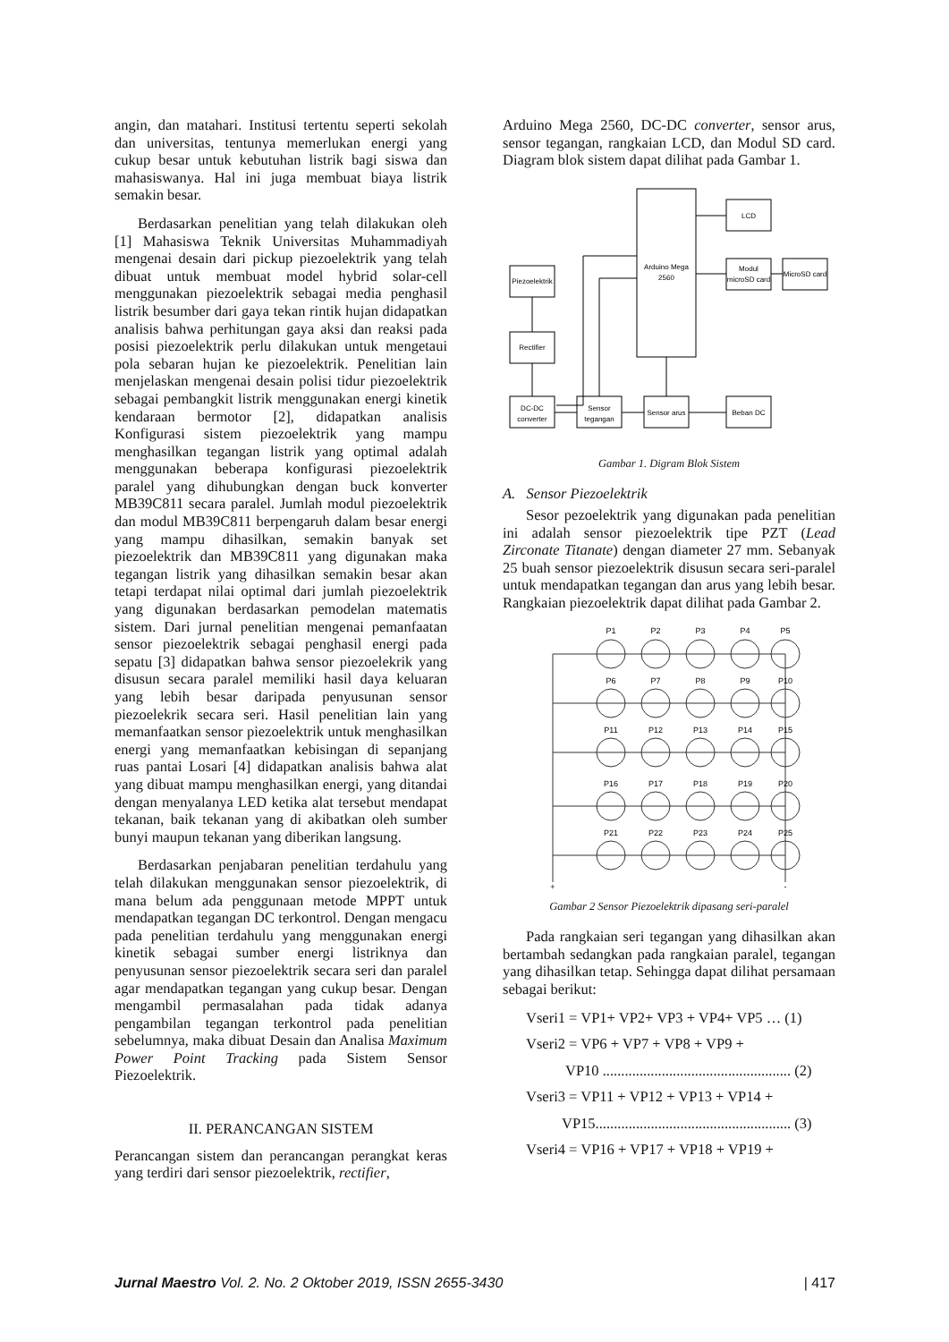angin, dan matahari. Institusi tertentu seperti sekolah dan universitas, tentunya memerlukan energi yang cukup besar untuk kebutuhan listrik bagi siswa dan mahasiswanya. Hal ini juga membuat biaya listrik semakin besar.
Berdasarkan penelitian yang telah dilakukan oleh [1] Mahasiswa Teknik Universitas Muhammadiyah mengenai desain dari pickup piezoelektrik yang telah dibuat untuk membuat model hybrid solar-cell menggunakan piezoelektrik sebagai media penghasil listrik besumber dari gaya tekan rintik hujan didapatkan analisis bahwa perhitungan gaya aksi dan reaksi pada posisi piezoelektrik perlu dilakukan untuk mengetaui pola sebaran hujan ke piezoelektrik. Penelitian lain menjelaskan mengenai desain polisi tidur piezoelektrik sebagai pembangkit listrik menggunakan energi kinetik kendaraan bermotor [2], didapatkan analisis Konfigurasi sistem piezoelektrik yang mampu menghasilkan tegangan listrik yang optimal adalah menggunakan beberapa konfigurasi piezoelektrik paralel yang dihubungkan dengan buck konverter MB39C811 secara paralel. Jumlah modul piezoelektrik dan modul MB39C811 berpengaruh dalam besar energi yang mampu dihasilkan, semakin banyak set piezoelektrik dan MB39C811 yang digunakan maka tegangan listrik yang dihasilkan semakin besar akan tetapi terdapat nilai optimal dari jumlah piezoelektrik yang digunakan berdasarkan pemodelan matematis sistem. Dari jurnal penelitian mengenai pemanfaatan sensor piezoelektrik sebagai penghasil energi pada sepatu [3] didapatkan bahwa sensor piezoelekrik yang disusun secara paralel memiliki hasil daya keluaran yang lebih besar daripada penyusunan sensor piezoelekrik secara seri. Hasil penelitian lain yang memanfaatkan sensor piezoelektrik untuk menghasilkan energi yang memanfaatkan kebisingan di sepanjang ruas pantai Losari [4] didapatkan analisis bahwa alat yang dibuat mampu menghasilkan energi, yang ditandai dengan menyalanya LED ketika alat tersebut mendapat tekanan, baik tekanan yang di akibatkan oleh sumber bunyi maupun tekanan yang diberikan langsung.
Berdasarkan penjabaran penelitian terdahulu yang telah dilakukan menggunakan sensor piezoelektrik, di mana belum ada penggunaan metode MPPT untuk mendapatkan tegangan DC terkontrol. Dengan mengacu pada penelitian terdahulu yang menggunakan energi kinetik sebagai sumber energi listriknya dan penyusunan sensor piezoelektrik secara seri dan paralel agar mendapatkan tegangan yang cukup besar. Dengan mengambil permasalahan pada tidak adanya pengambilan tegangan terkontrol pada penelitian sebelumnya, maka dibuat Desain dan Analisa Maximum Power Point Tracking pada Sistem Sensor Piezoelektrik.
II. PERANCANGAN SISTEM
Perancangan sistem dan perancangan perangkat keras yang terdiri dari sensor piezoelektrik, rectifier,
Arduino Mega 2560, DC-DC converter, sensor arus, sensor tegangan, rangkaian LCD, dan Modul SD card. Diagram blok sistem dapat dilihat pada Gambar 1.
Arduino Mega
2560
LCD
Modul
microSD card
MicroSD card
Piezoelektrik
Rectifier
DC-DC
converter
Sensor
tegangan
Sensor arus
Beban DC
Gambar 1. Digram Blok Sistem
A. Sensor Piezoelektrik
Sesor pezoelektrik yang digunakan pada penelitian ini adalah sensor piezoelektrik tipe PZT (Lead Zirconate Titanate) dengan diameter 27 mm. Sebanyak 25 buah sensor piezoelektrik disusun secara seri-paralel untuk mendapatkan tegangan dan arus yang lebih besar. Rangkaian piezoelektrik dapat dilihat pada Gambar 2.
P1
P2
P3
P4
P5
P6
P7
P8
P9
P10
P11
P12
P13
P14
P15
P16
P17
P18
P19
P20
P21
P22
P23
P24
P25
+
-
Gambar 2 Sensor Piezoelektrik dipasang seri-paralel
Pada rangkaian seri tegangan yang dihasilkan akan bertambah sedangkan pada rangkaian paralel, tegangan yang dihasilkan tetap. Sehingga dapat dilihat persamaan sebagai berikut:
Vseri1 = VP1+ VP2+ VP3 + VP4+ VP5 … (1)
Vseri2 = VP6 + VP7 + VP8 + VP9 +
VP10 ................................................... (2)
Vseri3 = VP11 + VP12 + VP13 + VP14 +
VP15..................................................... (3)
Vseri4 = VP16 + VP17 + VP18 + VP19 +
Jurnal Maestro Vol. 2. No. 2 Oktober 2019, ISSN 2655-3430 | 417